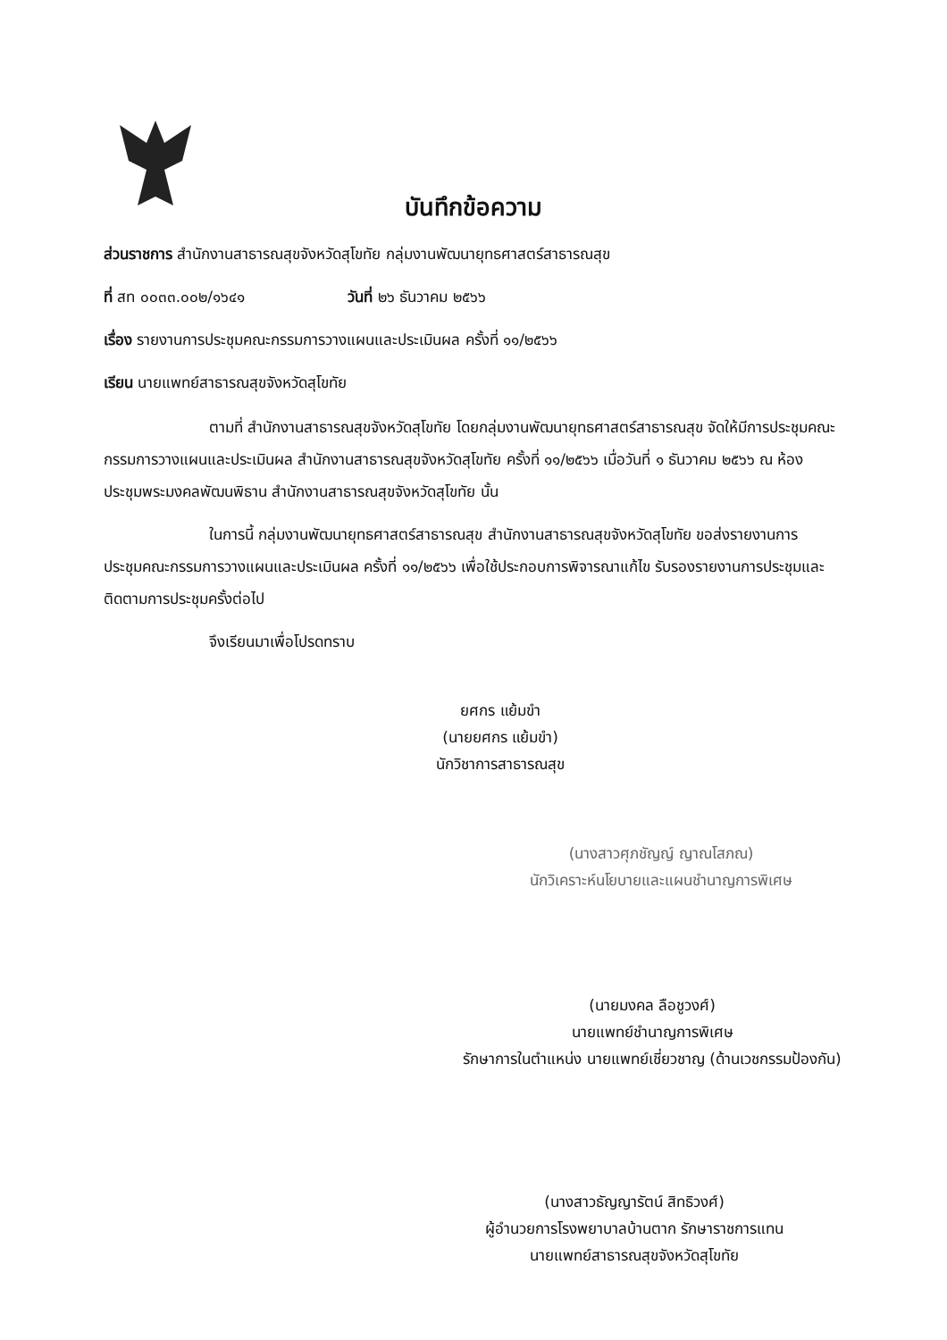บันทึกข้อความ
ส่วนราชการ สำนักงานสาธารณสุขจังหวัดสุโขทัย กลุ่มงานพัฒนายุทธศาสตร์สาธารณสุข
ที่ สท ๐๐๓๓.๐๐๒/๑๖๔๑ วันที่ ๒๖ ธันวาคม ๒๕๖๖
เรื่อง รายงานการประชุมคณะกรรมการวางแผนและประเมินผล ครั้งที่ ๑๑/๒๕๖๖
เรียน นายแพทย์สาธารณสุขจังหวัดสุโขทัย
ตามที่ สำนักงานสาธารณสุขจังหวัดสุโขทัย โดยกลุ่มงานพัฒนายุทธศาสตร์สาธารณสุข จัดให้มีการประชุมคณะกรรมการวางแผนและประเมินผล สำนักงานสาธารณสุขจังหวัดสุโขทัย ครั้งที่ ๑๑/๒๕๖๖ เมื่อวันที่ ๑ ธันวาคม ๒๕๖๖ ณ ห้องประชุมพระมงคลพัฒนพิธาน สำนักงานสาธารณสุขจังหวัดสุโขทัย นั้น
ในการนี้ กลุ่มงานพัฒนายุทธศาสตร์สาธารณสุข สำนักงานสาธารณสุขจังหวัดสุโขทัย ขอส่งรายงานการประชุมคณะกรรมการวางแผนและประเมินผล ครั้งที่ ๑๑/๒๕๖๖ เพื่อใช้ประกอบการพิจารณาแก้ไข รับรองรายงานการประชุมและติดตามการประชุมครั้งต่อไป
จึงเรียนมาเพื่อโปรดทราบ
ยศกร แย้มขำ
(นายยศกร แย้มขำ)
นักวิชาการสาธารณสุข
(นางสาวศุภชัญญ์ ญาณโสภณ)
นักวิเคราะห์นโยบายและแผนชำนาญการพิเศษ
(นายมงคล ลือชูวงศ์)
นายแพทย์ชำนาญการพิเศษ
รักษาการในตำแหน่ง นายแพทย์เชี่ยวชาญ (ด้านเวชกรรมป้องกัน)
(นางสาวธัญญารัตน์ สิทธิวงศ์)
ผู้อำนวยการโรงพยาบาลบ้านตาก รักษาราชการแทน
นายแพทย์สาธารณสุขจังหวัดสุโขทัย